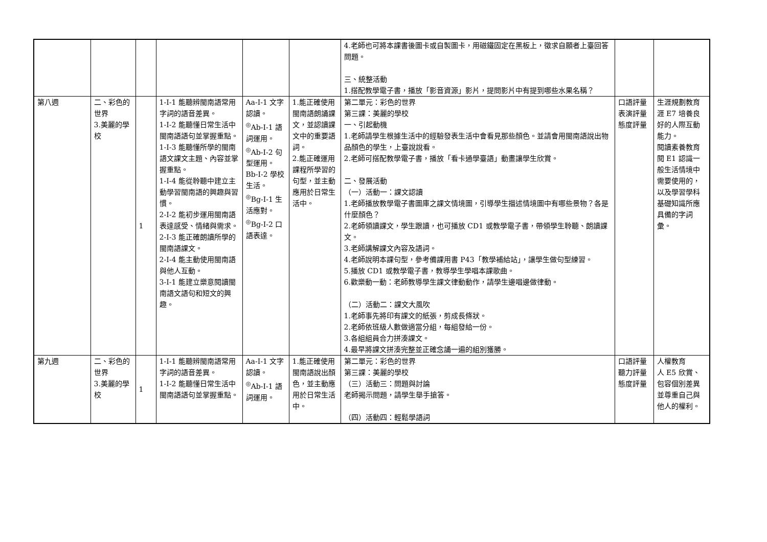| | | | | | | 4.老師也可將本課書後圖卡或自製圖卡，用磁鐵固定在黑板上，徵求自願者上臺回答問題。 三、統整活動 1.搭配教學電子書，播放「影音資源」影片，提問影片中有提到哪些水果名稱？ | | |
| 第八週 | 二、彩色的世界 3.美麗的學校 | 1 | 1-Ⅰ-1 能聽辨閩南語常用字詞的語音差異。 1-Ⅰ-2 能聽懂日常生活中閩南語語句並掌握重點。 1-Ⅰ-3 能聽懂所學的閩南語文課文主題、內容並掌握重點。 1-Ⅰ-4 能從聆聽中建立主動學習閩南語的興趣與習慣。 2-Ⅰ-2 能初步運用閩南語表達感受、情緒與需求。 2-Ⅰ-3 能正確朗讀所學的閩南語課文。 2-Ⅰ-4 能主動使用閩南語與他人互動。 3-Ⅰ-1 能建立樂意閱讀閩南語文語句和短文的興趣。 | Aa-Ⅰ-1 文字認讀。 <sup>◎</sup>Ab-Ⅰ-1 語詞運用。 <sup>◎</sup>Ab-Ⅰ-2 句型運用。 Bb-Ⅰ-2 學校生活。 <sup>◎</sup>Bg-Ⅰ-1 生活應對。 <sup>◎</sup>Bg-Ⅰ-2 口語表達。 | 1.能正確使用閩南語朗誦課文，並認讀課文中的重要語詞。 2.能正確運用課程所學習的句型，並主動應用於日常生活中。 | 第二單元：彩色的世界 第三課：美麗的學校 一、引起動機 1.老師請學生根據生活中的經驗發表生活中會看見那些顏色。並請會用閩南語說出物品顏色的學生，上臺說說看。 2.老師可搭配教學電子書，播放「看卡通學臺語」動畫讓學生欣賞。 二、發展活動 （一）活動一：課文認讀 1.老師播放教學電子書圖庫之課文情境圖，引導學生描述情境圖中有哪些景物？各是什麼顏色？ 2.老師領讀課文，學生跟讀，也可播放 CD1 或教學電子書，帶領學生聆聽、朗讀課文。 3.老師講解課文內容及語詞。 4.老師說明本課句型，參考備課用書 P43「教學補給站」，讓學生做句型練習。 5.播放 CD1 或教學電子書，教導學生學唱本課歌曲。 6.歡樂動一動：老師教導學生課文律動動作，請學生邊唱邊做律動。 （二）活動二：課文大風吹 1.老師事先將印有課文的紙張，剪成長條狀。 2.老師依班級人數做適當分組，每組發給一份。 3.各組組員合力拼湊課文。 4.最早將課文拼湊完整並正確念誦一遍的組別獲勝。 | 口語評量 表演評量 態度評量 | 生涯規劃教育 涯 E7 培養良好的人際互動能力。 閱讀素養教育 閱 E1 認識一般生活情境中需要使用的，以及學習學科基礎知識所應具備的字詞彙。 |
| 第九週 | 二、彩色的世界 3.美麗的學校 | 1 | 1-Ⅰ-1 能聽辨閩南語常用字詞的語音差異。 1-Ⅰ-2 能聽懂日常生活中閩南語語句並掌握重點。 | Aa-Ⅰ-1 文字認讀。 <sup>◎</sup>Ab-Ⅰ-1 語詞運用。 | 1.能正確使用閩南語說出顏色，並主動應用於日常生活中。 | 第二單元：彩色的世界 第三課：美麗的學校 （三）活動三：問題與討論 老師揭示問題，請學生舉手搶答。 （四）活動四：輕鬆學語詞 | 口語評量 聽力評量 態度評量 | 人權教育 人 E5 欣賞、包容個別差異並尊重自己與他人的權利。 |